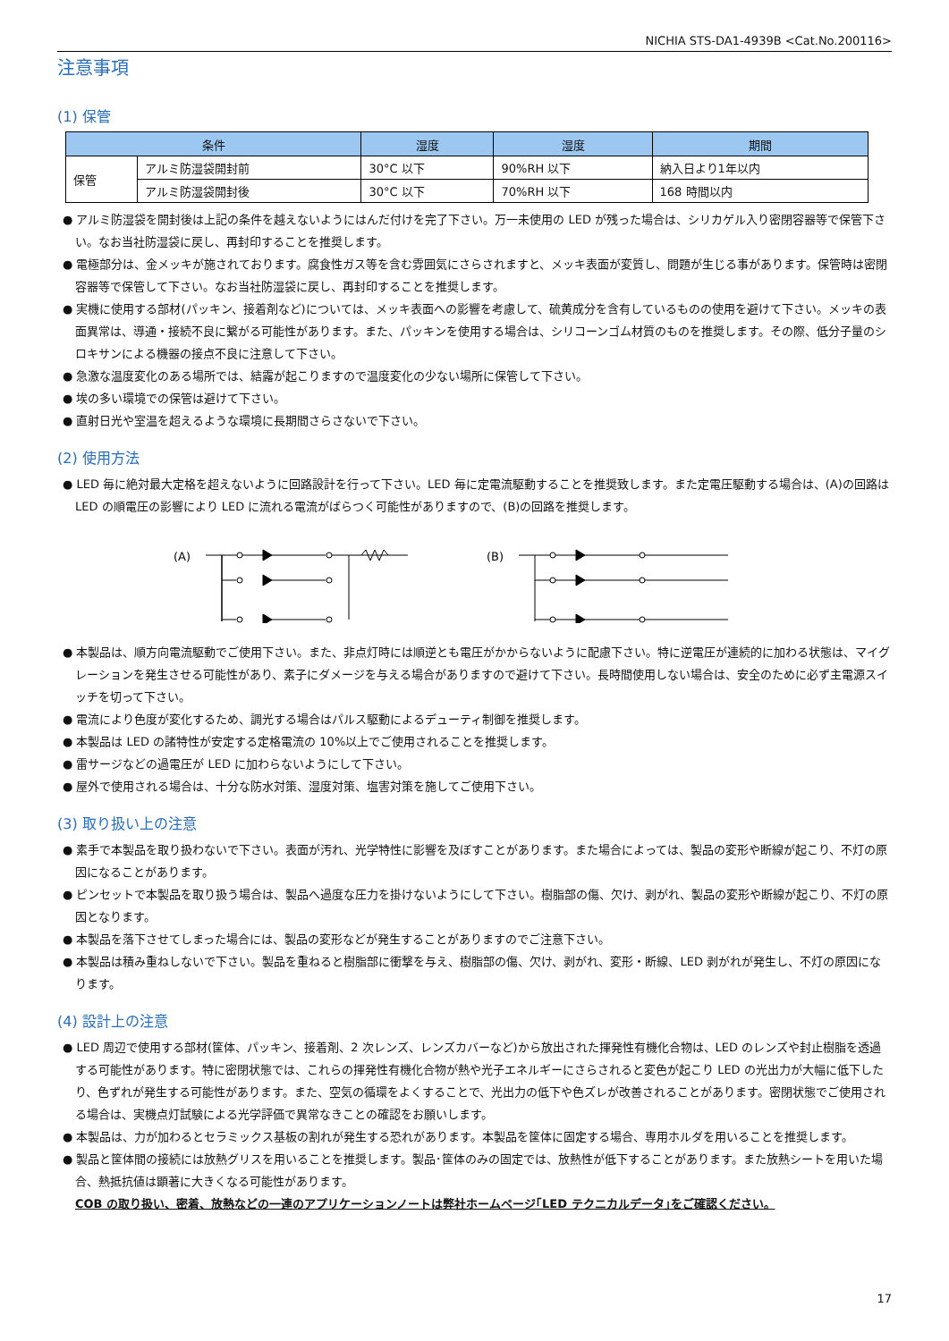NICHIA STS-DA1-4939B <Cat.No.200116>
注意事項
(1) 保管
| 条件 | | 湿度 | 湿度 | 期間 |
| --- | --- | --- | --- | --- |
| 保管 | アルミ防湿袋開封前 | 30°C 以下 | 90%RH 以下 | 納入日より1年以内 |
| | アルミ防湿袋開封後 | 30°C 以下 | 70%RH 以下 | 168 時間以内 |
● アルミ防湿袋を開封後は上記の条件を越えないようにはんだ付けを完了下さい。万一未使用の LED が残った場合は、シリカゲル入り密閉容器等で保管下さい。なお当社防湿袋に戻し、再封印することを推奨します。
● 電極部分は、金メッキが施されております。腐食性ガス等を含む雰囲気にさらされますと、メッキ表面が変質し、問題が生じる事があります。保管時は密閉容器等で保管して下さい。なお当社防湿袋に戻し、再封印することを推奨します。
● 実機に使用する部材(パッキン、接着剤など)については、メッキ表面への影響を考慮して、硫黄成分を含有しているものの使用を避けて下さい。メッキの表面異常は、導通・接続不良に繋がる可能性があります。また、パッキンを使用する場合は、シリコーンゴム材質のものを推奨します。その際、低分子量のシロキサンによる機器の接点不良に注意して下さい。
● 急激な温度変化のある場所では、結露が起こりますので温度変化の少ない場所に保管して下さい。
● 埃の多い環境での保管は避けて下さい。
● 直射日光や室温を超えるような環境に長期間さらさないで下さい。
(2) 使用方法
● LED 毎に絶対最大定格を超えないように回路設計を行って下さい。LED 毎に定電流駆動することを推奨致します。また定電圧駆動する場合は、(A)の回路は LED の順電圧の影響により LED に流れる電流がばらつく可能性がありますので、(B)の回路を推奨します。
(A)
(B)
● 本製品は、順方向電流駆動でご使用下さい。また、非点灯時には順逆とも電圧がかからないように配慮下さい。特に逆電圧が連続的に加わる状態は、マイグレーションを発生させる可能性があり、素子にダメージを与える場合がありますので避けて下さい。長時間使用しない場合は、安全のために必ず主電源スイッチを切って下さい。
● 電流により色度が変化するため、調光する場合はパルス駆動によるデューティ制御を推奨します。
● 本製品は LED の諸特性が安定する定格電流の 10%以上でご使用されることを推奨します。
● 雷サージなどの過電圧が LED に加わらないようにして下さい。
● 屋外で使用される場合は、十分な防水対策、湿度対策、塩害対策を施してご使用下さい。
(3) 取り扱い上の注意
● 素手で本製品を取り扱わないで下さい。表面が汚れ、光学特性に影響を及ぼすことがあります。また場合によっては、製品の変形や断線が起こり、不灯の原因になることがあります。
● ピンセットで本製品を取り扱う場合は、製品へ過度な圧力を掛けないようにして下さい。樹脂部の傷、欠け、剥がれ、製品の変形や断線が起こり、不灯の原因となります。
● 本製品を落下させてしまった場合には、製品の変形などが発生することがありますのでご注意下さい。
● 本製品は積み重ねしないで下さい。製品を重ねると樹脂部に衝撃を与え、樹脂部の傷、欠け、剥がれ、変形・断線、LED 剥がれが発生し、不灯の原因になります。
(4) 設計上の注意
● LED 周辺で使用する部材(筐体、パッキン、接着剤、2 次レンズ、レンズカバーなど)から放出された揮発性有機化合物は、LED のレンズや封止樹脂を透過する可能性があります。特に密閉状態では、これらの揮発性有機化合物が熱や光子エネルギーにさらされると変色が起こり LED の光出力が大幅に低下したり、色ずれが発生する可能性があります。また、空気の循環をよくすることで、光出力の低下や色ズレが改善されることがあります。密閉状態でご使用される場合は、実機点灯試験による光学評価で異常なきことの確認をお願いします。
● 本製品は、力が加わるとセラミックス基板の割れが発生する恐れがあります。本製品を筐体に固定する場合、専用ホルダを用いることを推奨します。
● 製品と筐体間の接続には放熱グリスを用いることを推奨します。製品･筐体のみの固定では、放熱性が低下することがあります。また放熱シートを用いた場合、熱抵抗値は顕著に大きくなる可能性があります。
COB の取り扱い、密着、放熱などの一連のアプリケーションノートは弊社ホームページ｢LED テクニカルデータ｣をご確認ください。
17